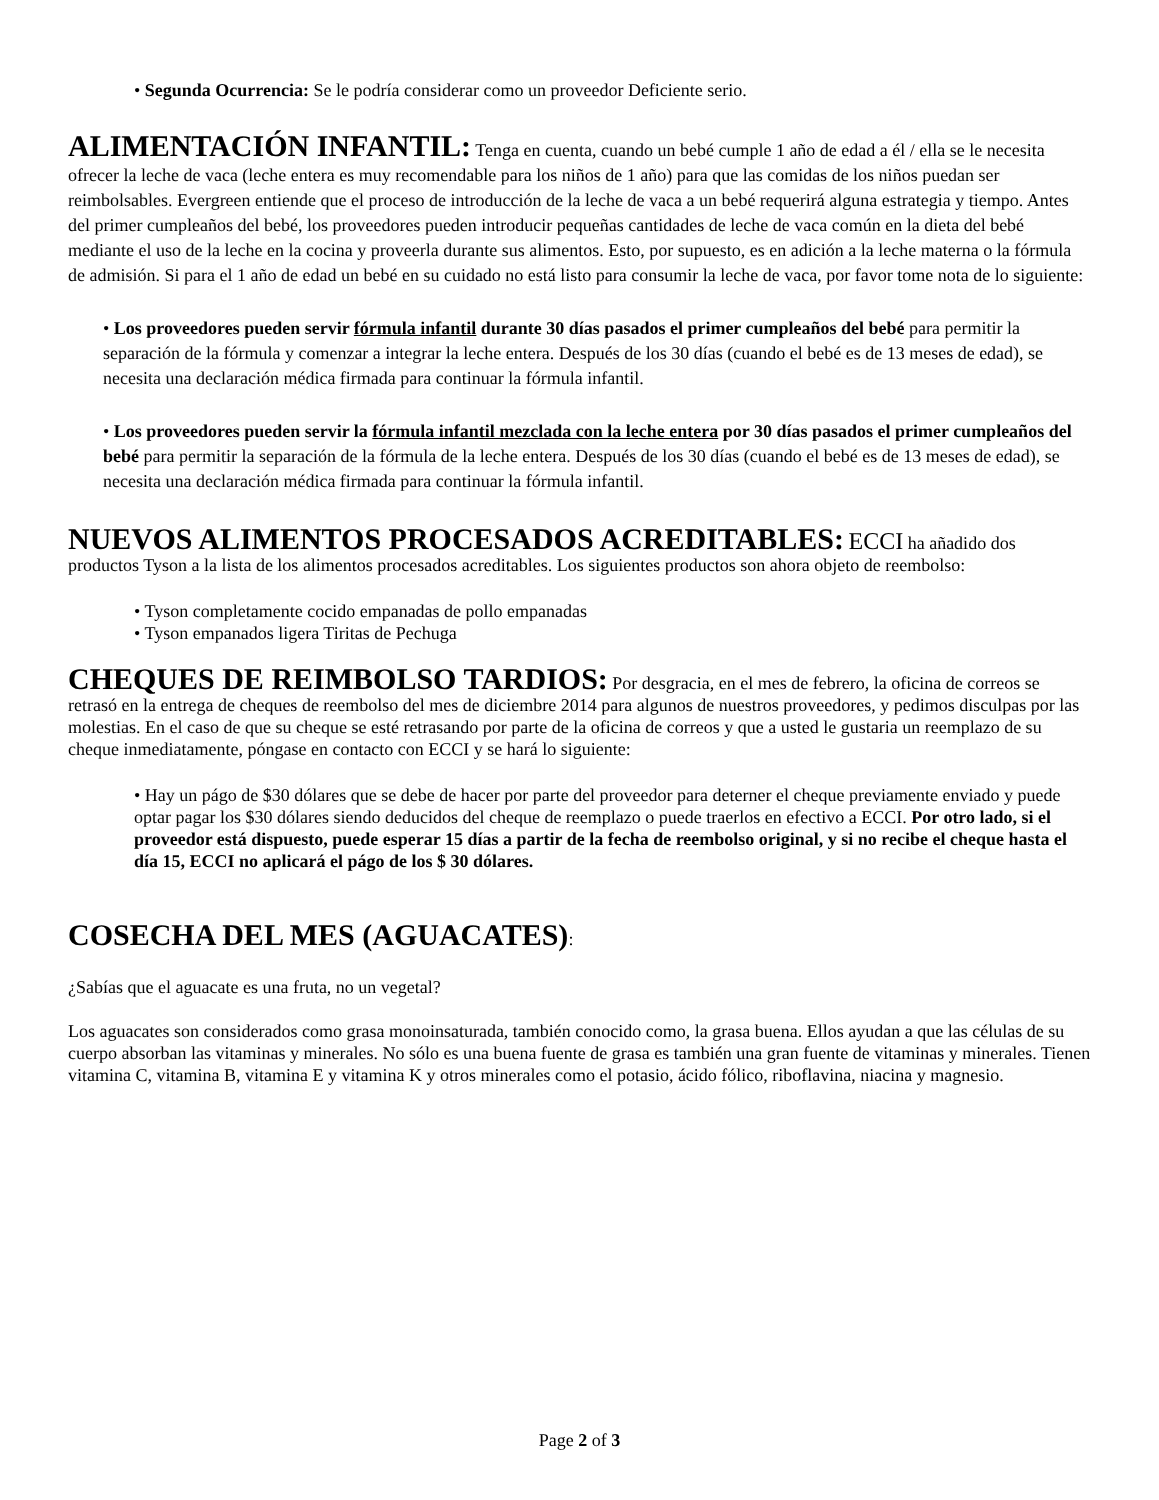• Segunda Ocurrencia: Se le podría considerar como un proveedor Deficiente serio.
ALIMENTACIÓN INFANTIL: Tenga en cuenta, cuando un bebé cumple 1 año de edad a él / ella se le necesita ofrecer la leche de vaca (leche entera es muy recomendable para los niños de 1 año) para que las comidas de los niños puedan ser reimbolsables. Evergreen entiende que el proceso de introducción de la leche de vaca a un bebé requerirá alguna estrategia y tiempo. Antes del primer cumpleaños del bebé, los proveedores pueden introducir pequeñas cantidades de leche de vaca común en la dieta del bebé mediante el uso de la leche en la cocina y proveerla durante sus alimentos. Esto, por supuesto, es en adición a la leche materna o la fórmula de admisión. Si para el 1 año de edad un bebé en su cuidado no está listo para consumir la leche de vaca, por favor tome nota de lo siguiente:
• Los proveedores pueden servir fórmula infantil durante 30 días pasados el primer cumpleaños del bebé para permitir la separación de la fórmula y comenzar a integrar la leche entera. Después de los 30 días (cuando el bebé es de 13 meses de edad), se necesita una declaración médica firmada para continuar la fórmula infantil.
• Los proveedores pueden servir la fórmula infantil mezclada con la leche entera por 30 días pasados el primer cumpleaños del bebé para permitir la separación de la fórmula de la leche entera. Después de los 30 días (cuando el bebé es de 13 meses de edad), se necesita una declaración médica firmada para continuar la fórmula infantil.
NUEVOS ALIMENTOS PROCESADOS ACREDITABLES: ECCI ha añadido dos productos Tyson a la lista de los alimentos procesados acreditables. Los siguientes productos son ahora objeto de reembolso:
• Tyson completamente cocido empanadas de pollo empanadas
• Tyson empanados ligera Tiritas de Pechuga
CHEQUES DE REIMBOLSO TARDIOS: Por desgracia, en el mes de febrero, la oficina de correos se retrasó en la entrega de cheques de reembolso del mes de diciembre 2014 para algunos de nuestros proveedores, y pedimos disculpas por las molestias. En el caso de que su cheque se esté retrasando por parte de la oficina de correos y que a usted le gustaria un reemplazo de su cheque inmediatamente, póngase en contacto con ECCI y se hará lo siguiente:
• Hay un págo de $30 dólares que se debe de hacer por parte del proveedor para deterner el cheque previamente enviado y puede optar pagar los $30 dólares siendo deducidos del cheque de reemplazo o puede traerlos en efectivo a ECCI. Por otro lado, si el proveedor está dispuesto, puede esperar 15 días a partir de la fecha de reembolso original, y si no recibe el cheque hasta el día 15, ECCI no aplicará el págo de los $ 30 dólares.
COSECHA DEL MES (AGUACATES):
¿Sabías que el aguacate es una fruta, no un vegetal?
Los aguacates son considerados como grasa monoinsaturada, también conocido como, la grasa buena. Ellos ayudan a que las células de su cuerpo absorban las vitaminas y minerales. No sólo es una buena fuente de grasa es también una gran fuente de vitaminas y minerales. Tienen vitamina C, vitamina B, vitamina E y vitamina K y otros minerales como el potasio, ácido fólico, riboflavina, niacina y magnesio.
Page 2 of 3